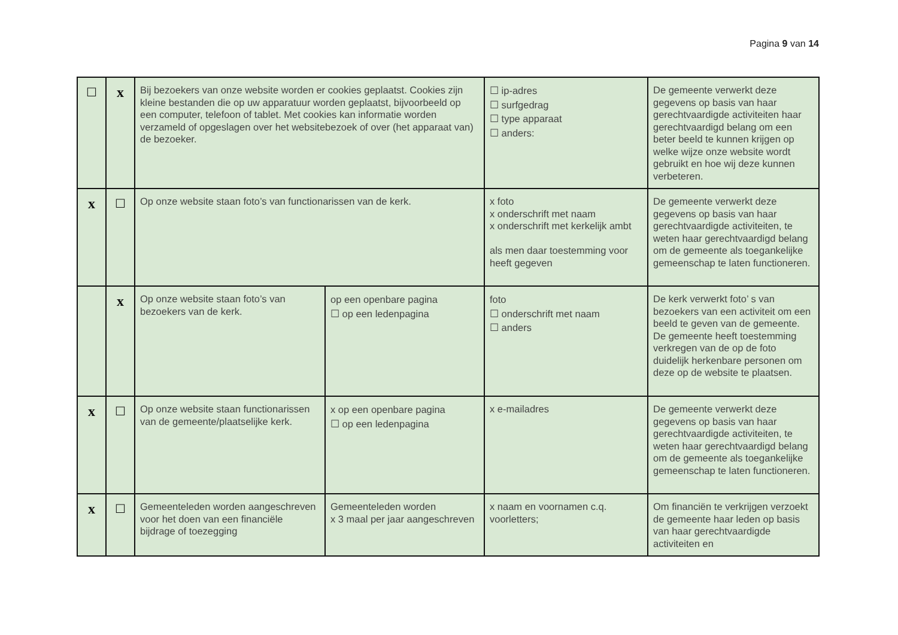Pagina 9 van 14
| ☐ | x | Bij bezoekers van onze website worden er cookies geplaatst. Cookies zijn kleine bestanden die op uw apparatuur worden geplaatst, bijvoorbeeld op een computer, telefoon of tablet. Met cookies kan informatie worden verzameld of opgeslagen over het websitebezoek of over (het apparaat van) de bezoeker. | | ☐ ip-adres ☐ surfgedrag ☐ type apparaat ☐ anders: | De gemeente verwerkt deze gegevens op basis van haar gerechtvaardigde activiteiten haar gerechtvaardigd belang om een beter beeld te kunnen krijgen op welke wijze onze website wordt gebruikt en hoe wij deze kunnen verbeteren. |
| x | ☐ | Op onze website staan foto’s van functionarissen van de kerk. | | x foto x onderschrift met naam x onderschrift met kerkelijk ambt als men daar toestemming voor heeft gegeven | De gemeente verwerkt deze gegevens op basis van haar gerechtvaardigde activiteiten, te weten haar gerechtvaardigd belang om de gemeente als toegankelijke gemeenschap te laten functioneren. |
| | x | Op onze website staan foto’s van bezoekers van de kerk. | op een openbare pagina ☐ op een ledenpagina | foto ☐ onderschrift met naam ☐ anders | De kerk verwerkt foto’ s van bezoekers van een activiteit om een beeld te geven van de gemeente. De gemeente heeft toestemming verkregen van de op de foto duidelijk herkenbare personen om deze op de website te plaatsen. |
| x | ☐ | Op onze website staan functionarissen van de gemeente/plaatselijke kerk. | x op een openbare pagina ☐ op een ledenpagina | x e-mailadres | De gemeente verwerkt deze gegevens op basis van haar gerechtvaardigde activiteiten, te weten haar gerechtvaardigd belang om de gemeente als toegankelijke gemeenschap te laten functioneren. |
| x | ☐ | Gemeenteleden worden aangeschreven voor het doen van een financiële bijdrage of toezegging | Gemeenteleden worden x 3 maal per jaar aangeschreven | x naam en voornamen c.q. voorletters; | Om financiën te verkrijgen verzoekt de gemeente haar leden op basis van haar gerechtvaardigde activiteiten en |